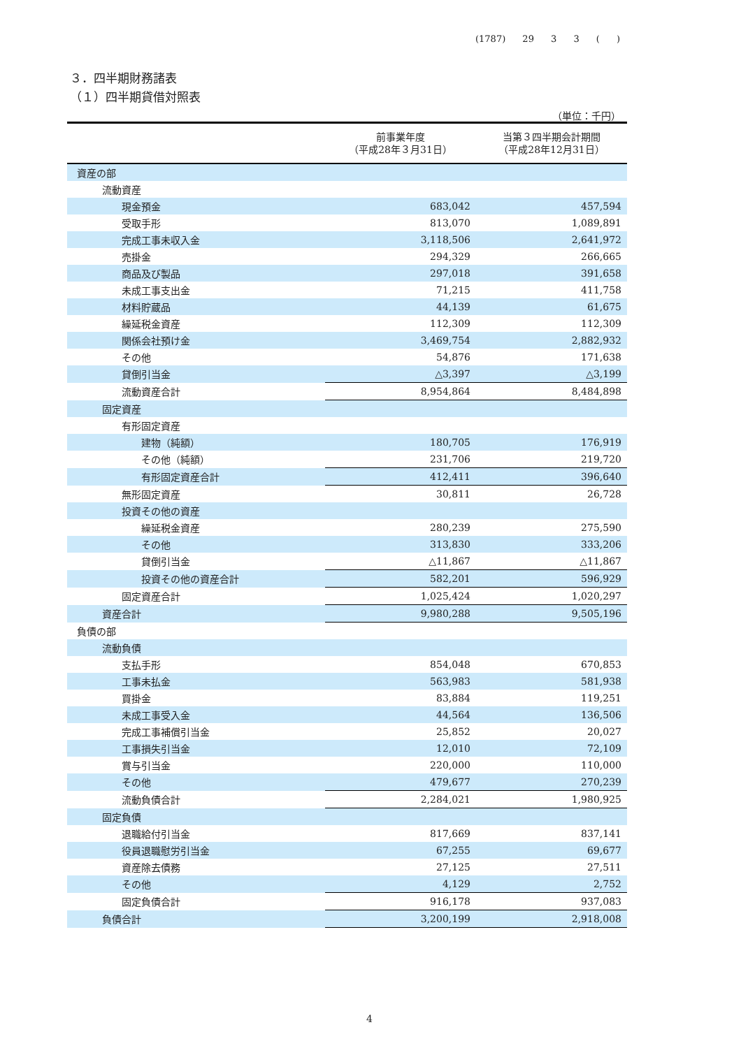(1787) 29 3 3 ( )
３．四半期財務諸表
（１）四半期貸借対照表
（単位：千円）
| | 前事業年度 （平成28年３月31日） | 当第３四半期会計期間 （平成28年12月31日） |
| --- | --- | --- |
| 資産の部 | | |
| 流動資産 | | |
| 現金預金 | 683,042 | 457,594 |
| 受取手形 | 813,070 | 1,089,891 |
| 完成工事未収入金 | 3,118,506 | 2,641,972 |
| 売掛金 | 294,329 | 266,665 |
| 商品及び製品 | 297,018 | 391,658 |
| 未成工事支出金 | 71,215 | 411,758 |
| 材料貯蔵品 | 44,139 | 61,675 |
| 繰延税金資産 | 112,309 | 112,309 |
| 関係会社預け金 | 3,469,754 | 2,882,932 |
| その他 | 54,876 | 171,638 |
| 貸倒引当金 | △3,397 | △3,199 |
| 流動資産合計 | 8,954,864 | 8,484,898 |
| 固定資産 | | |
| 有形固定資産 | | |
| 建物（純額） | 180,705 | 176,919 |
| その他（純額） | 231,706 | 219,720 |
| 有形固定資産合計 | 412,411 | 396,640 |
| 無形固定資産 | 30,811 | 26,728 |
| 投資その他の資産 | | |
| 繰延税金資産 | 280,239 | 275,590 |
| その他 | 313,830 | 333,206 |
| 貸倒引当金 | △11,867 | △11,867 |
| 投資その他の資産合計 | 582,201 | 596,929 |
| 固定資産合計 | 1,025,424 | 1,020,297 |
| 資産合計 | 9,980,288 | 9,505,196 |
| 負債の部 | | |
| 流動負債 | | |
| 支払手形 | 854,048 | 670,853 |
| 工事未払金 | 563,983 | 581,938 |
| 買掛金 | 83,884 | 119,251 |
| 未成工事受入金 | 44,564 | 136,506 |
| 完成工事補償引当金 | 25,852 | 20,027 |
| 工事損失引当金 | 12,010 | 72,109 |
| 賞与引当金 | 220,000 | 110,000 |
| その他 | 479,677 | 270,239 |
| 流動負債合計 | 2,284,021 | 1,980,925 |
| 固定負債 | | |
| 退職給付引当金 | 817,669 | 837,141 |
| 役員退職慰労引当金 | 67,255 | 69,677 |
| 資産除去債務 | 27,125 | 27,511 |
| その他 | 4,129 | 2,752 |
| 固定負債合計 | 916,178 | 937,083 |
| 負債合計 | 3,200,199 | 2,918,008 |
4